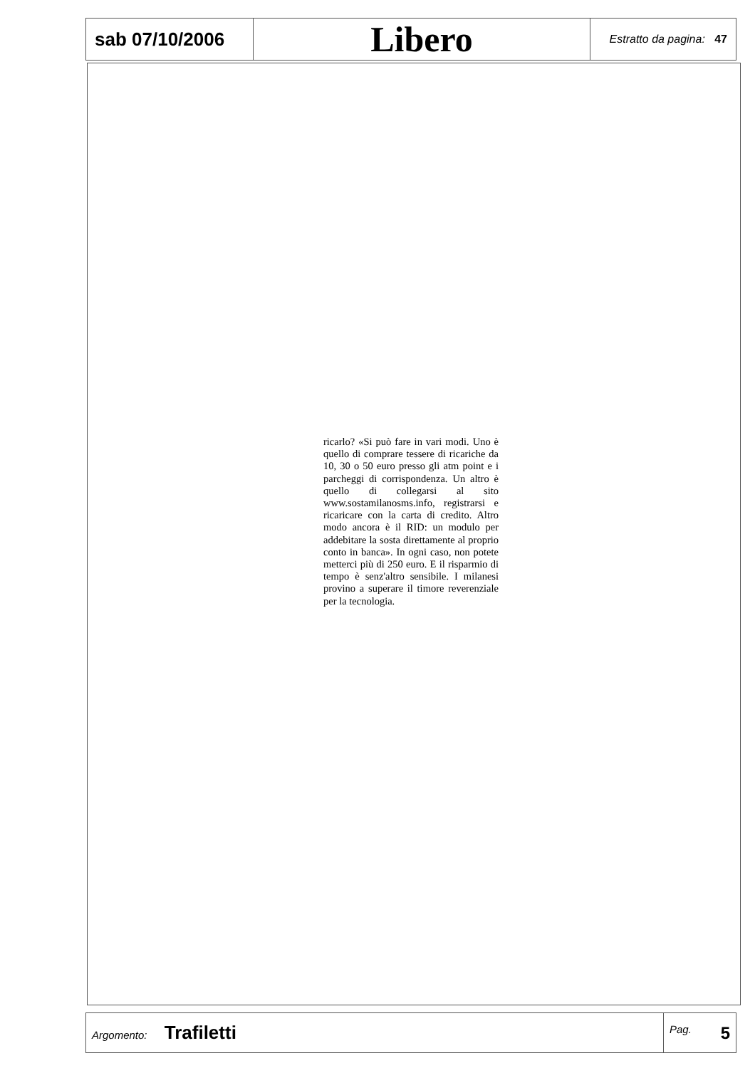| sab 07/10/2006 | Libero | Estratto da pagina: 47 |
ricarlo? «Si può fare in vari modi. Uno è quello di comprare tessere di ricariche da 10, 30 o 50 euro presso gli atm point e i parcheggi di corrispondenza. Un altro è quello di collegarsi al sito www.sostamilanosms.info, registrarsi e ricaricare con la carta di credito. Altro modo ancora è il RID: un modulo per addebitare la sosta direttamente al proprio conto in banca». In ogni caso, non potete metterci più di 250 euro. E il risparmio di tempo è senz'altro sensibile. I milanesi provino a superare il timore reverenziale per la tecnologia.
| Argomento: Trafiletti | Pag. 5 |